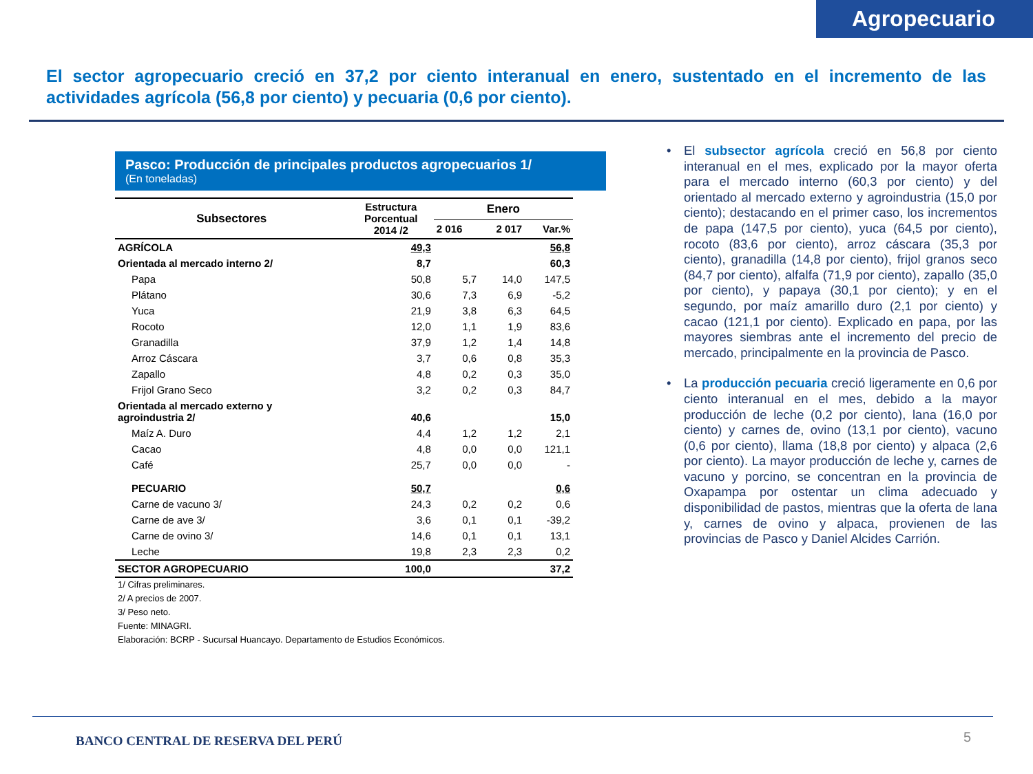Agropecuario
El sector agropecuario creció en 37,2 por ciento interanual en enero, sustentado en el incremento de las actividades agrícola (56,8 por ciento) y pecuaria (0,6 por ciento).
Pasco: Producción de principales productos agropecuarios 1/
(En toneladas)
| Subsectores | Estructura Porcentual 2014 /2 | Enero | | |
| --- | --- | --- | --- | --- |
| | | 2 016 | 2 017 | Var.% |
| AGRÍCOLA | 49,3 | | | 56,8 |
| Orientada al mercado interno 2/ | 8,7 | | | 60,3 |
| Papa | 50,8 | 5,7 | 14,0 | 147,5 |
| Plátano | 30,6 | 7,3 | 6,9 | -5,2 |
| Yuca | 21,9 | 3,8 | 6,3 | 64,5 |
| Rocoto | 12,0 | 1,1 | 1,9 | 83,6 |
| Granadilla | 37,9 | 1,2 | 1,4 | 14,8 |
| Arroz Cáscara | 3,7 | 0,6 | 0,8 | 35,3 |
| Zapallo | 4,8 | 0,2 | 0,3 | 35,0 |
| Frijol Grano Seco | 3,2 | 0,2 | 0,3 | 84,7 |
| Orientada al mercado externo y agroindustria 2/ | 40,6 | | | 15,0 |
| Maíz A. Duro | 4,4 | 1,2 | 1,2 | 2,1 |
| Cacao | 4,8 | 0,0 | 0,0 | 121,1 |
| Café | 25,7 | 0,0 | 0,0 | - |
| PECUARIO | 50,7 | | | 0,6 |
| Carne de vacuno 3/ | 24,3 | 0,2 | 0,2 | 0,6 |
| Carne de ave 3/ | 3,6 | 0,1 | 0,1 | -39,2 |
| Carne de ovino 3/ | 14,6 | 0,1 | 0,1 | 13,1 |
| Leche | 19,8 | 2,3 | 2,3 | 0,2 |
| SECTOR AGROPECUARIO | 100,0 | | | 37,2 |
1/ Cifras preliminares.
2/ A precios de 2007.
3/ Peso neto.
Fuente: MINAGRI.
Elaboración: BCRP - Sucursal Huancayo. Departamento de Estudios Económicos.
• El subsector agrícola creció en 56,8 por ciento interanual en el mes, explicado por la mayor oferta para el mercado interno (60,3 por ciento) y del orientado al mercado externo y agroindustria (15,0 por ciento); destacando en el primer caso, los incrementos de papa (147,5 por ciento), yuca (64,5 por ciento), rocoto (83,6 por ciento), arroz cáscara (35,3 por ciento), granadilla (14,8 por ciento), frijol granos seco (84,7 por ciento), alfalfa (71,9 por ciento), zapallo (35,0 por ciento), y papaya (30,1 por ciento); y en el segundo, por maíz amarillo duro (2,1 por ciento) y cacao (121,1 por ciento). Explicado en papa, por las mayores siembras ante el incremento del precio de mercado, principalmente en la provincia de Pasco.
• La producción pecuaria creció ligeramente en 0,6 por ciento interanual en el mes, debido a la mayor producción de leche (0,2 por ciento), lana (16,0 por ciento) y carnes de, ovino (13,1 por ciento), vacuno (0,6 por ciento), llama (18,8 por ciento) y alpaca (2,6 por ciento). La mayor producción de leche y, carnes de vacuno y porcino, se concentran en la provincia de Oxapampa por ostentar un clima adecuado y disponibilidad de pastos, mientras que la oferta de lana y, carnes de ovino y alpaca, provienen de las provincias de Pasco y Daniel Alcides Carrión.
BANCO CENTRAL DE RESERVA DEL PERÚ
5